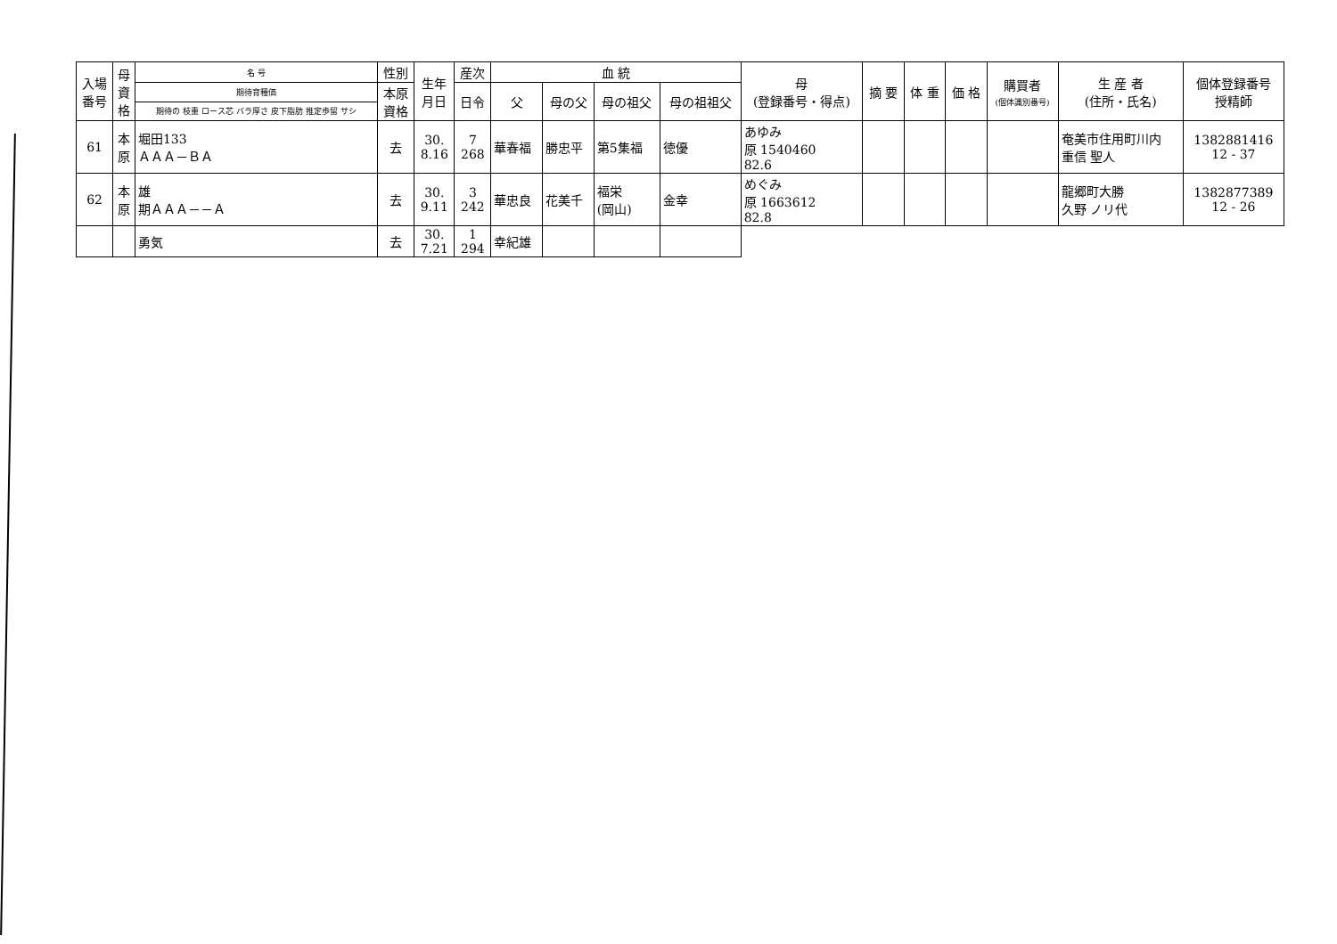| 入場 番号 | 母 資 格 | 名 号 | 性別 | 生年 月日 | 産次 | 血 統 | | | | 母 (登録番号・得点) | 摘 要 | 体 重 | 価 格 | 購買者 (個体識別番号) | 生 産 者 (住所・氏名) | 個体登録番号 授精師 |
| --- | --- | --- | --- | --- | --- | --- | --- | --- | --- | --- | --- | --- | --- | --- | --- | --- |
| | | 期待育種価 | 本原 資格 | | 日令 | 父 | 母の父 | 母の祖父 | 母の祖祖父 | | | | | | | |
| | | 期待の 枝重 ロース芯 バラ厚さ 皮下脂肪 推定歩留 サシ | | | | | | | | | | | | | | |
| 61 | 本 原 | 堀田133 ＡＡＡ－ＢＡ | 去 | 30. 8.16 | 7 268 | 華春福 | 勝忠平 | 第5集福 | 徳優 | あゆみ 原 1540460 82.6 | | | | | 奄美市住用町川内 重信 聖人 | 1382881416 12 - 37 |
| 62 | 本 原 | 雄 期ＡＡＡ－－Ａ | 去 | 30. 9.11 | 3 242 | 華忠良 | 花美千 | 福栄 (岡山) | 金幸 | めぐみ 原 1663612 82.8 | | | | | 龍郷町大勝 久野 ノリ代 | 1382877389 12 - 26 |
| | | 勇気 | 去 | 30. 7.21 | 1 294 | 幸紀雄 | | | | | | | | | | |